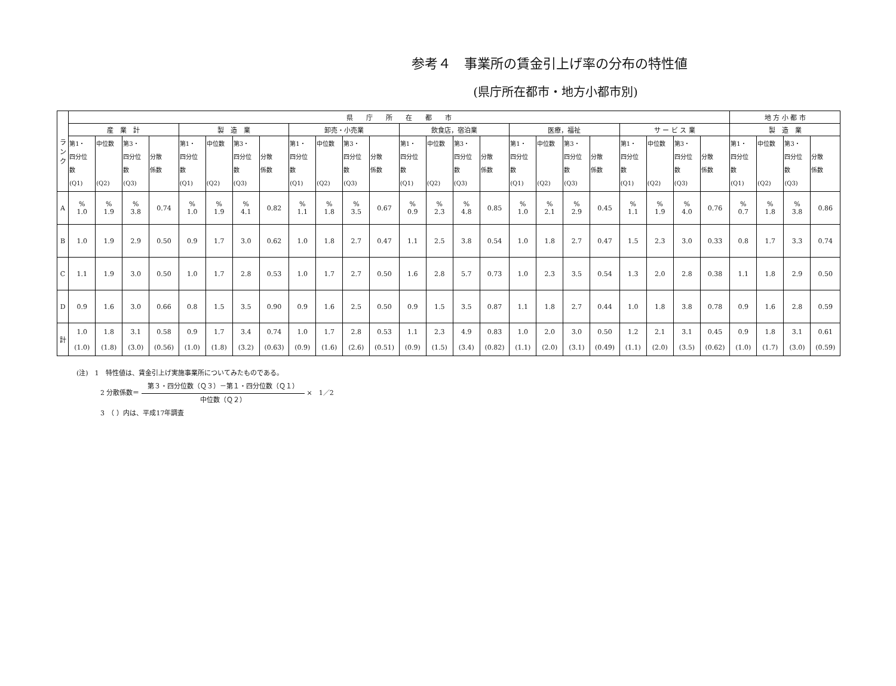参考４　事業所の賃金引上げ率の分布の特性値
(県庁所在都市・地方小都市別)
| ラ ン ク | 県 庁 所 在 都 市 | | | | | | | | | | | | | | | | | | | | | | | | 地 方 小 都 市 | | | |
| --- | --- | --- | --- | --- | --- | --- | --- | --- | --- | --- | --- | --- | --- | --- | --- | --- | --- | --- | --- | --- | --- | --- | --- | --- | --- | --- | --- | --- |
| | 産 業 計 | | | | 製 造 業 | | | | 卸売・小売業 | | | | 飲食店，宿泊業 | | | | 医療，福祉 | | | | サ ー ビ ス 業 | | | | 製 造 業 | | | |
| | 第1・ 四分位 数 (Q1) | 中位数 (Q2) | 第3・ 四分位 数 (Q3) | 分散 係数 | 第1・ 四分位 数 (Q1) | 中位数 (Q2) | 第3・ 四分位 数 (Q3) | 分散 係数 | 第1・ 四分位 数 (Q1) | 中位数 (Q2) | 第3・ 四分位 数 (Q3) | 分散 係数 | 第1・ 四分位 数 (Q1) | 中位数 (Q2) | 第3・ 四分位 数 (Q3) | 分散 係数 | 第1・ 四分位 数 (Q1) | 中位数 (Q2) | 第3・ 四分位 数 (Q3) | 分散 係数 | 第1・ 四分位 数 (Q1) | 中位数 (Q2) | 第3・ 四分位 数 (Q3) | 分散 係数 | 第1・ 四分位 数 (Q1) | 中位数 (Q2) | 第3・ 四分位 数 (Q3) | 分散 係数 |
| A | % 1.0 | % 1.9 | % 3.8 | 0.74 | % 1.0 | % 1.9 | % 4.1 | 0.82 | % 1.1 | % 1.8 | % 3.5 | 0.67 | % 0.9 | % 2.3 | % 4.8 | 0.85 | % 1.0 | % 2.1 | % 2.9 | 0.45 | % 1.1 | % 1.9 | % 4.0 | 0.76 | % 0.7 | % 1.8 | % 3.8 | 0.86 |
| B | 1.0 | 1.9 | 2.9 | 0.50 | 0.9 | 1.7 | 3.0 | 0.62 | 1.0 | 1.8 | 2.7 | 0.47 | 1.1 | 2.5 | 3.8 | 0.54 | 1.0 | 1.8 | 2.7 | 0.47 | 1.5 | 2.3 | 3.0 | 0.33 | 0.8 | 1.7 | 3.3 | 0.74 |
| C | 1.1 | 1.9 | 3.0 | 0.50 | 1.0 | 1.7 | 2.8 | 0.53 | 1.0 | 1.7 | 2.7 | 0.50 | 1.6 | 2.8 | 5.7 | 0.73 | 1.0 | 2.3 | 3.5 | 0.54 | 1.3 | 2.0 | 2.8 | 0.38 | 1.1 | 1.8 | 2.9 | 0.50 |
| D | 0.9 | 1.6 | 3.0 | 0.66 | 0.8 | 1.5 | 3.5 | 0.90 | 0.9 | 1.6 | 2.5 | 0.50 | 0.9 | 1.5 | 3.5 | 0.87 | 1.1 | 1.8 | 2.7 | 0.44 | 1.0 | 1.8 | 3.8 | 0.78 | 0.9 | 1.6 | 2.8 | 0.59 |
| 計 | 1.0 (1.0) | 1.8 (1.8) | 3.1 (3.0) | 0.58 (0.56) | 0.9 (1.0) | 1.7 (1.8) | 3.4 (3.2) | 0.74 (0.63) | 1.0 (0.9) | 1.7 (1.6) | 2.8 (2.6) | 0.53 (0.51) | 1.1 (0.9) | 2.3 (1.5) | 4.9 (3.4) | 0.83 (0.82) | 1.0 (1.1) | 2.0 (2.0) | 3.0 (3.1) | 0.50 (0.49) | 1.2 (1.1) | 2.1 (2.0) | 3.1 (3.5) | 0.45 (0.62) | 0.9 (1.0) | 1.8 (1.7) | 3.1 (3.0) | 0.61 (0.59) |
(注)　1　特性値は、賃金引上げ実施事業所についてみたものである。
2 分散係数＝ 第３・四分位数（Ｑ３）－第１・四分位数（Ｑ１） 中位数（Ｑ２） ×　1／2
3　（ ）内は、平成17年調査